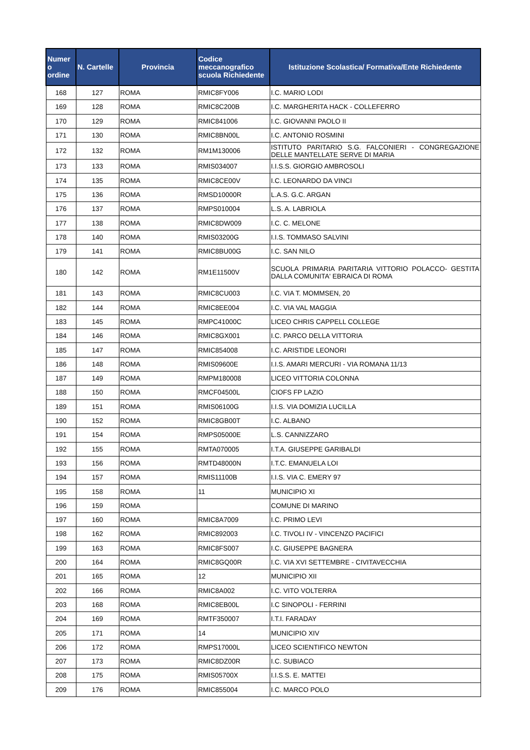| Numer o ordine | N. Cartelle | Provincia | Codice meccanografico scuola Richiedente | Istituzione Scolastica/ Formativa/Ente Richiedente |
| --- | --- | --- | --- | --- |
| 168 | 127 | ROMA | RMIC8FY006 | I.C. MARIO LODI |
| 169 | 128 | ROMA | RMIC8C200B | I.C. MARGHERITA HACK - COLLEFERRO |
| 170 | 129 | ROMA | RMIC841006 | I.C. GIOVANNI PAOLO II |
| 171 | 130 | ROMA | RMIC8BN00L | I.C. ANTONIO ROSMINI |
| 172 | 132 | ROMA | RM1M130006 | ISTITUTO PARITARIO S.G. FALCONIERI - CONGREGAZIONE DELLE MANTELLATE SERVE DI MARIA |
| 173 | 133 | ROMA | RMIS034007 | I.I.S.S. GIORGIO AMBROSOLI |
| 174 | 135 | ROMA | RMIC8CE00V | I.C. LEONARDO DA VINCI |
| 175 | 136 | ROMA | RMSD10000R | L.A.S. G.C. ARGAN |
| 176 | 137 | ROMA | RMPS010004 | L.S. A. LABRIOLA |
| 177 | 138 | ROMA | RMIC8DW009 | I.C. C. MELONE |
| 178 | 140 | ROMA | RMIS03200G | I.I.S. TOMMASO SALVINI |
| 179 | 141 | ROMA | RMIC8BU00G | I.C. SAN NILO |
| 180 | 142 | ROMA | RM1E11500V | SCUOLA PRIMARIA PARITARIA VITTORIO POLACCO- GESTITA DALLA COMUNITA' EBRAICA DI ROMA |
| 181 | 143 | ROMA | RMIC8CU003 | I.C. VIA T. MOMMSEN, 20 |
| 182 | 144 | ROMA | RMIC8EE004 | I.C. VIA VAL MAGGIA |
| 183 | 145 | ROMA | RMPC41000C | LICEO CHRIS CAPPELL COLLEGE |
| 184 | 146 | ROMA | RMIC8GX001 | I.C. PARCO DELLA VITTORIA |
| 185 | 147 | ROMA | RMIC854008 | I.C. ARISTIDE LEONORI |
| 186 | 148 | ROMA | RMIS09600E | I.I.S. AMARI MERCURI - VIA ROMANA 11/13 |
| 187 | 149 | ROMA | RMPM180008 | LICEO VITTORIA COLONNA |
| 188 | 150 | ROMA | RMCF04500L | CIOFS FP LAZIO |
| 189 | 151 | ROMA | RMIS06100G | I.I.S. VIA DOMIZIA LUCILLA |
| 190 | 152 | ROMA | RMIC8GB00T | I.C. ALBANO |
| 191 | 154 | ROMA | RMPS05000E | L.S. CANNIZZARO |
| 192 | 155 | ROMA | RMTA070005 | I.T.A. GIUSEPPE GARIBALDI |
| 193 | 156 | ROMA | RMTD48000N | I.T.C. EMANUELA LOI |
| 194 | 157 | ROMA | RMIS11100B | I.I.S. VIA C. EMERY 97 |
| 195 | 158 | ROMA | 11 | MUNICIPIO XI |
| 196 | 159 | ROMA | | COMUNE DI MARINO |
| 197 | 160 | ROMA | RMIC8A7009 | I.C. PRIMO LEVI |
| 198 | 162 | ROMA | RMIC892003 | I.C. TIVOLI IV - VINCENZO PACIFICI |
| 199 | 163 | ROMA | RMIC8FS007 | I.C. GIUSEPPE BAGNERA |
| 200 | 164 | ROMA | RMIC8GQ00R | I.C. VIA XVI SETTEMBRE - CIVITAVECCHIA |
| 201 | 165 | ROMA | 12 | MUNICIPIO XII |
| 202 | 166 | ROMA | RMIC8A002 | I.C. VITO VOLTERRA |
| 203 | 168 | ROMA | RMIC8EB00L | I.C SINOPOLI - FERRINI |
| 204 | 169 | ROMA | RMTF350007 | I.T.I. FARADAY |
| 205 | 171 | ROMA | 14 | MUNICIPIO XIV |
| 206 | 172 | ROMA | RMPS17000L | LICEO SCIENTIFICO NEWTON |
| 207 | 173 | ROMA | RMIC8DZ00R | I.C. SUBIACO |
| 208 | 175 | ROMA | RMIS05700X | I.I.S.S. E. MATTEI |
| 209 | 176 | ROMA | RMIC855004 | I.C. MARCO POLO |